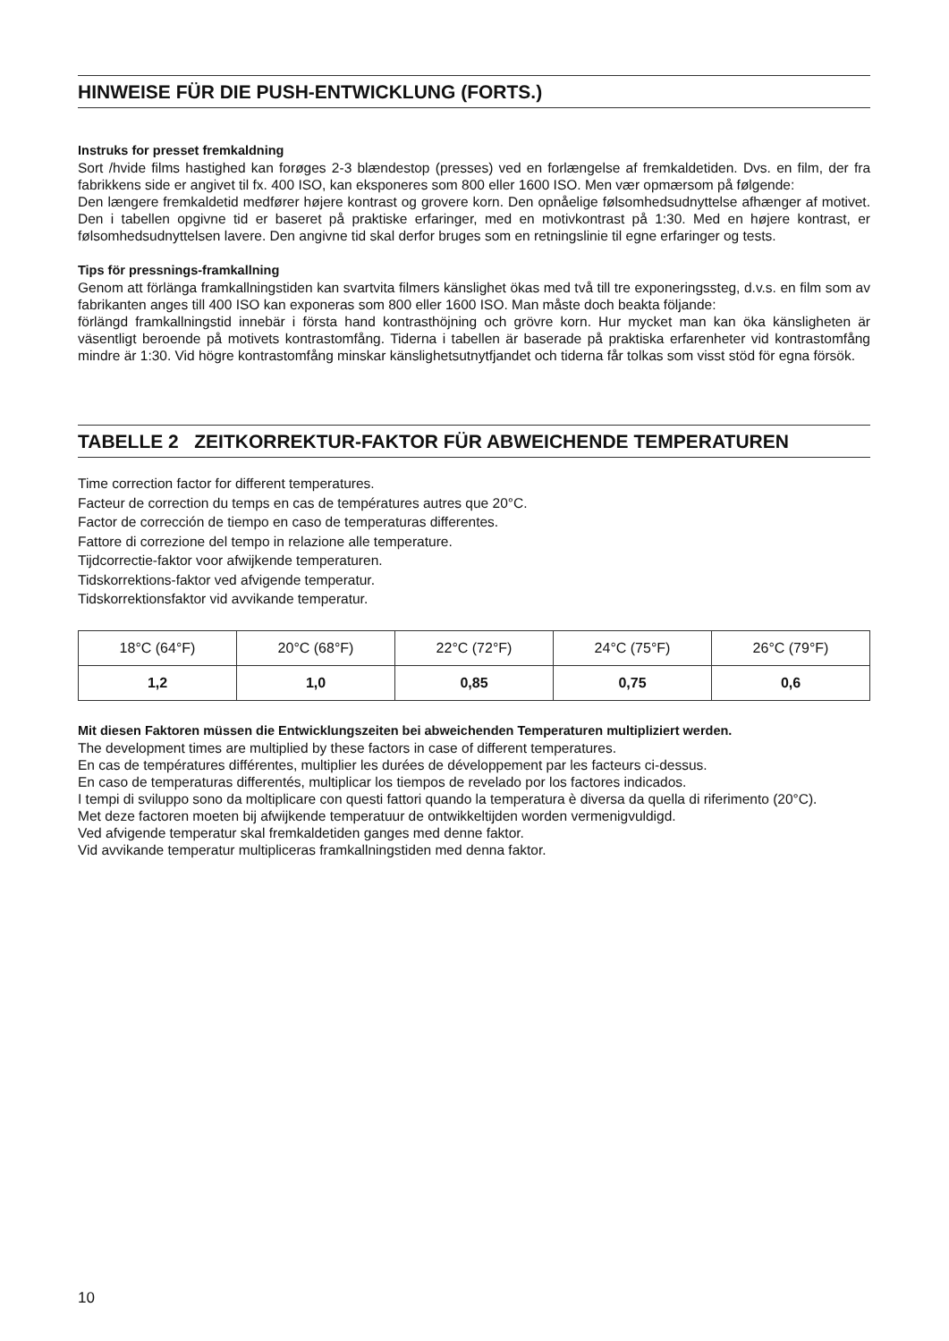HINWEISE FÜR DIE PUSH-ENTWICKLUNG (FORTS.)
Instruks for presset fremkaldning
Sort /hvide films hastighed kan forøges 2-3 blændestop (presses) ved en forlængelse af fremkaldetiden. Dvs. en film, der fra fabrikkens side er angivet til fx. 400 ISO, kan eksponeres som 800 eller 1600 ISO. Men vær opmærsom på følgende:
Den længere fremkaldetid medfører højere kontrast og grovere korn. Den opnåelige følsomhedsudnyttelse afhænger af motivet. Den i tabellen opgivne tid er baseret på praktiske erfaringer, med en motivkontrast på 1:30. Med en højere kontrast, er følsomhedsudnyttelsen lavere. Den angivne tid skal derfor bruges som en retningslinie til egne erfaringer og tests.
Tips för pressnings-framkallning
Genom att förlänga framkallningstiden kan svartvita filmers känslighet ökas med två till tre exponeringssteg, d.v.s. en film som av fabrikanten anges till 400 ISO kan exponeras som 800 eller 1600 ISO. Man måste doch beakta följande:
förlängd framkallningstid innebär i första hand kontrasthöjning och grövre korn. Hur mycket man kan öka känsligheten är väsentligt beroende på motivets kontrastomfång. Tiderna i tabellen är baserade på praktiska erfarenheter vid kontrastomfång mindre är 1:30. Vid högre kontrastomfång minskar känslighetsutnytfjandet och tiderna får tolkas som visst stöd för egna försök.
TABELLE 2 ZEITKORREKTUR-FAKTOR FÜR ABWEICHENDE TEMPERATUREN
Time correction factor for different temperatures.
Facteur de correction du temps en cas de températures autres que 20°C.
Factor de corrección de tiempo en caso de temperaturas differentes.
Fattore di correzione del tempo in relazione alle temperature.
Tijdcorrectie-faktor voor afwijkende temperaturen.
Tidskorrektions-faktor ved afvigende temperatur.
Tidskorrektionsfaktor vid avvikande temperatur.
| 18°C (64°F) | 20°C (68°F) | 22°C (72°F) | 24°C (75°F) | 26°C (79°F) |
| 1,2 | 1,0 | 0,85 | 0,75 | 0,6 |
Mit diesen Faktoren müssen die Entwicklungszeiten bei abweichenden Temperaturen multipliziert werden.
The development times are multiplied by these factors in case of different temperatures.
En cas de températures différentes, multiplier les durées de développement par les facteurs ci-dessus.
En caso de temperaturas differentés, multiplicar los tiempos de revelado por los factores indicados.
I tempi di sviluppo sono da moltiplicare con questi fattori quando la temperatura è diversa da quella di riferimento (20°C).
Met deze factoren moeten bij afwijkende temperatuur de ontwikkeltijden worden vermenigvuldigd.
Ved afvigende temperatur skal fremkaldetiden ganges med denne faktor.
Vid avvikande temperatur multipliceras framkallningstiden med denna faktor.
10